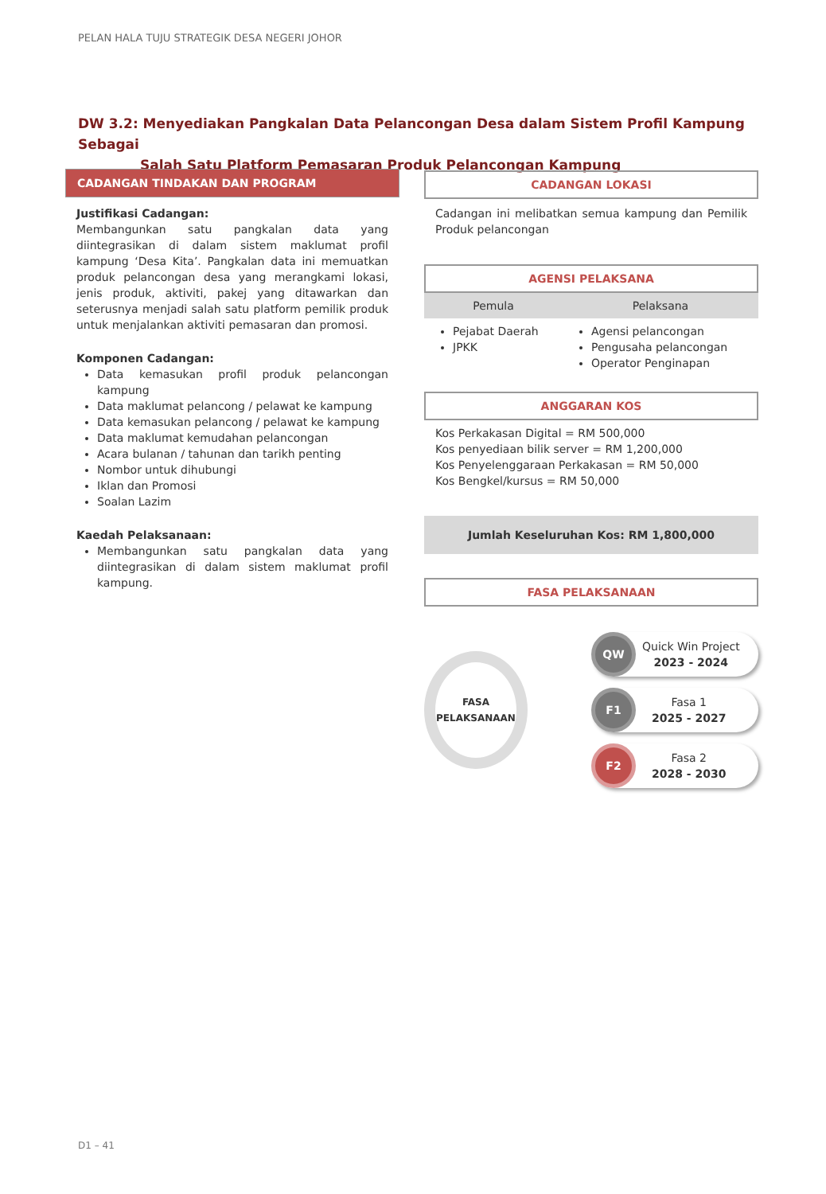PELAN HALA TUJU STRATEGIK DESA NEGERI JOHOR
DW 3.2: Menyediakan Pangkalan Data Pelancongan Desa dalam Sistem Profil Kampung Sebagai
Salah Satu Platform Pemasaran Produk Pelancongan Kampung
CADANGAN TINDAKAN DAN PROGRAM
Justifikasi Cadangan:
Membangunkan satu pangkalan data yang diintegrasikan di dalam sistem maklumat profil kampung ‘Desa Kita’. Pangkalan data ini memuatkan produk pelancongan desa yang merangkami lokasi, jenis produk, aktiviti, pakej yang ditawarkan dan seterusnya menjadi salah satu platform pemilik produk untuk menjalankan aktiviti pemasaran dan promosi.
Komponen Cadangan:
Data kemasukan profil produk pelancongan kampung
Data maklumat pelancong / pelawat ke kampung
Data kemasukan pelancong / pelawat ke kampung
Data maklumat kemudahan pelancongan
Acara bulanan / tahunan dan tarikh penting
Nombor untuk dihubungi
Iklan dan Promosi
Soalan Lazim
Kaedah Pelaksanaan:
Membangunkan satu pangkalan data yang diintegrasikan di dalam sistem maklumat profil kampung.
CADANGAN LOKASI
Cadangan ini melibatkan semua kampung dan Pemilik Produk pelancongan
AGENSI PELAKSANA
| Pemula | Pelaksana |
| --- | --- |
| Pejabat Daerah JPKK | Agensi pelancongan Pengusaha pelancongan Operator Penginapan |
ANGGARAN KOS
Kos Perkakasan Digital = RM 500,000
Kos penyediaan bilik server = RM 1,200,000
Kos Penyelenggaraan Perkakasan = RM 50,000
Kos Bengkel/kursus = RM 50,000
Jumlah Keseluruhan Kos: RM 1,800,000
FASA PELAKSANAAN
FASA
PELAKSANAAN
QW
Quick Win Project
2023 - 2024
F1
Fasa 1
2025 - 2027
F2
Fasa 2
2028 - 2030
D1 – 41